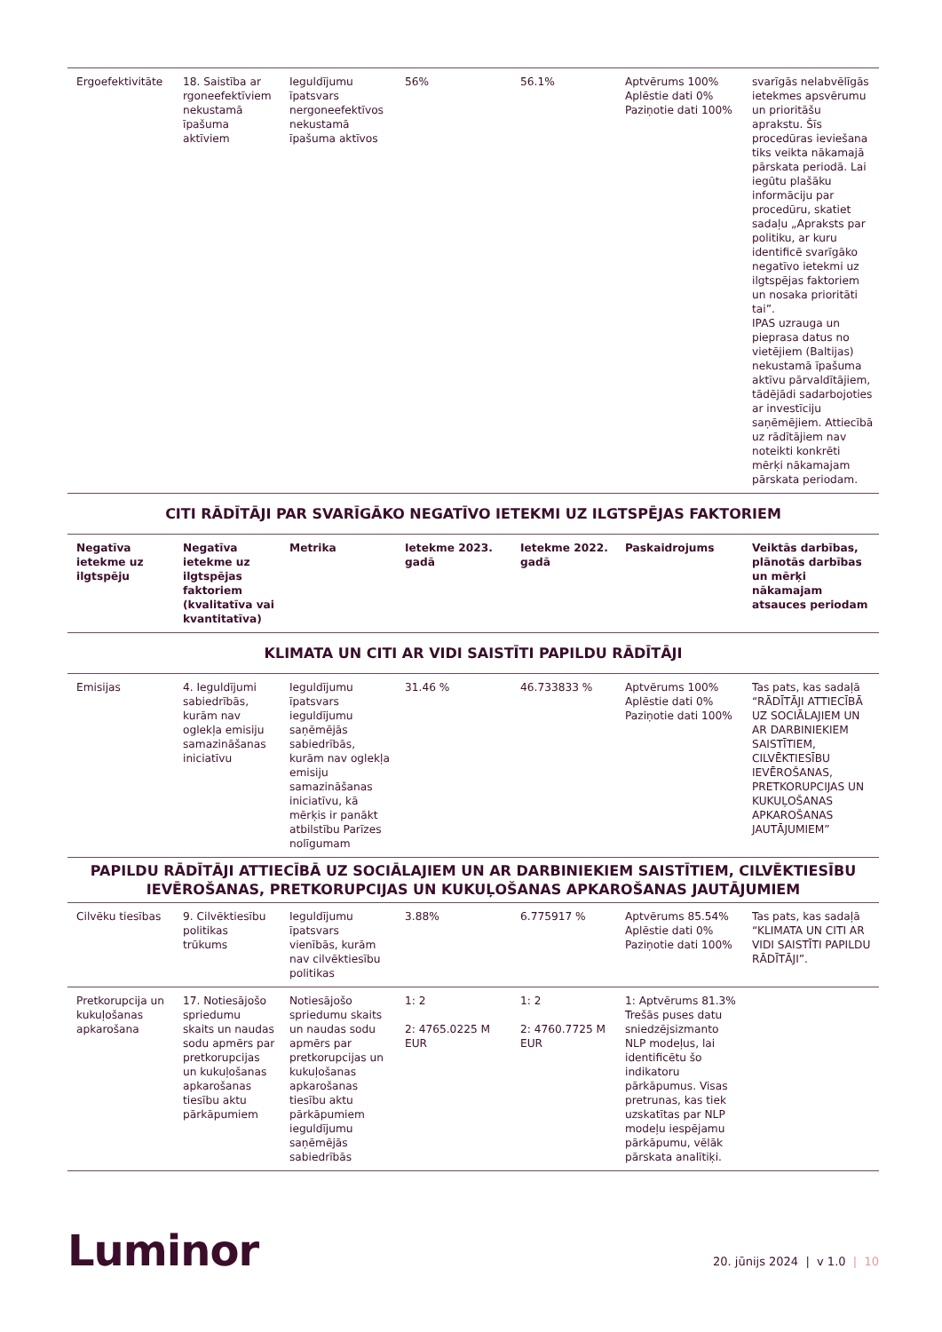| Ergoefektivitāte | 18. Saistība ar rgoneefektīviem nekustamā īpašuma aktīviem | Ieguldījumu īpatsvars nergoneefektīvos nekustamā īpašuma aktīvos | 56% | 56.1% | Aptvērums 100% Aplēstie dati 0% Paziņotie dati 100% | svarīgās nelabvēlīgās ietekmes apsvērumu un prioritāšu aprakstu. Šīs procedūras ieviešana tiks veikta nākamajā pārskata periodā. Lai iegūtu plašāku informāciju par procedūru, skatiet sadaļu „Apraksts par politiku, ar kuru identificē svarīgāko negatīvo ietekmi uz ilgtspējas faktoriem un nosaka prioritāti tai”. IPAS uzrauga un pieprasa datus no vietējiem (Baltijas) nekustamā īpašuma aktīvu pārvaldītājiem, tādējādi sadarbojoties ar investīciju saņēmējiem. Attiecībā uz rādītājiem nav noteikti konkrēti mērķi nākamajam pārskata periodam. |
| CITI RĀDĪTĀJI PAR SVARĪGĀKO NEGATĪVO IETEKMI UZ ILGTSPĒJAS FAKTORIEM | | | | | | |
| Negatīva ietekme uz ilgtspēju | Negatīva ietekme uz ilgtspējas faktoriem (kvalitatīva vai kvantitatīva) | Metrika | Ietekme 2023. gadā | Ietekme 2022. gadā | Paskaidrojums | Veiktās darbības, plānotās darbības un mērķi nākamajam atsauces periodam |
| KLIMATA UN CITI AR VIDI SAISTĪTI PAPILDU RĀDĪTĀJI | | | | | | |
| Emisijas | 4. Ieguldījumi sabiedrībās, kurām nav oglekļa emisiju samazināšanas iniciatīvu | Ieguldījumu īpatsvars ieguldījumu saņēmējās sabiedrībās, kurām nav oglekļa emisiju samazināšanas iniciatīvu, kā mērķis ir panākt atbilstību Parīzes nolīgumam | 31.46 % | 46.733833 % | Aptvērums 100% Aplēstie dati 0% Paziņotie dati 100% | Tas pats, kas sadaļā “RĀDĪTĀJI ATTIECĪBĀ UZ SOCIĀLAJIEM UN AR DARBINIEKIEM SAISTĪTIEM, CILVĒKTIESĪBU IEVĒROŠANAS, PRETKORUPCIJAS UN KUKUĻOŠANAS APKAROŠANAS JAUTĀJUMIEM” |
| PAPILDU RĀDĪTĀJI ATTIECĪBĀ UZ SOCIĀLAJIEM UN AR DARBINIEKIEM SAISTĪTIEM, CILVĒKTIESĪBU IEVĒROŠANAS, PRETKORUPCIJAS UN KUKUĻOŠANAS APKAROŠANAS JAUTĀJUMIEM | | | | | | |
| Cilvēku tiesības | 9. Cilvēktiesību politikas trūkums | Ieguldījumu īpatsvars vienībās, kurām nav cilvēktiesību politikas | 3.88% | 6.775917 % | Aptvērums 85.54% Aplēstie dati 0% Paziņotie dati 100% | Tas pats, kas sadaļā “KLIMATA UN CITI AR VIDI SAISTĪTI PAPILDU RĀDĪTĀJI”. |
| Pretkorupcija un kukuļošanas apkarošana | 17. Notiesājošo spriedumu skaits un naudas sodu apmērs par pretkorupcijas un kukuļošanas apkarošanas tiesību aktu pārkāpumiem | Notiesājošo spriedumu skaits un naudas sodu apmērs par pretkorupcijas un kukuļošanas apkarošanas tiesību aktu pārkāpumiem ieguldījumu saņēmējās sabiedrībās | 1: 2 2: 4765.0225 M EUR | 1: 2 2: 4760.7725 M EUR | 1: Aptvērums 81.3% Trešās puses datu sniedzējsizmanto NLP modeļus, lai identificētu šo indikatoru pārkāpumus. Visas pretrunas, kas tiek uzskatītas par NLP modeļu iespējamu pārkāpumu, vēlāk pārskata analītiķi. | |
Luminor
20. jūnijs 2024 | v 1.0 | 10